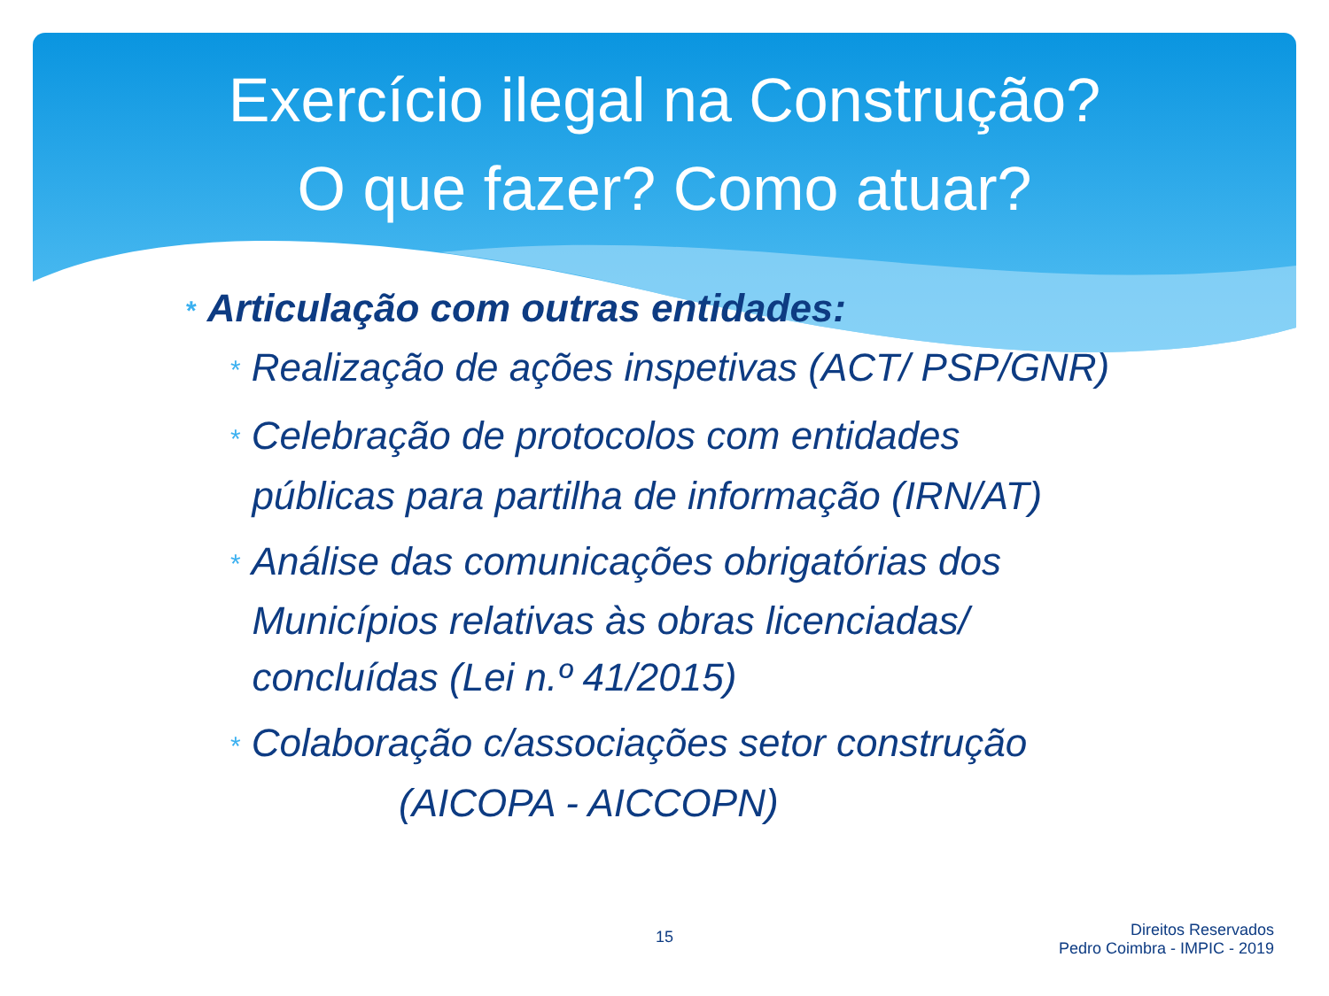Exercício ilegal na Construção?
O que fazer? Como atuar?
* Articulação com outras entidades:
* Realização de ações inspetivas (ACT/ PSP/GNR)
* Celebração de protocolos com entidades
públicas para partilha de informação (IRN/AT)
* Análise das comunicações obrigatórias dos
Municípios relativas às obras licenciadas/
concluídas (Lei n.º 41/2015)
* Colaboração c/associações setor construção
(AICOPA - AICCOPN)
15
Direitos Reservados
Pedro Coimbra - IMPIC - 2019